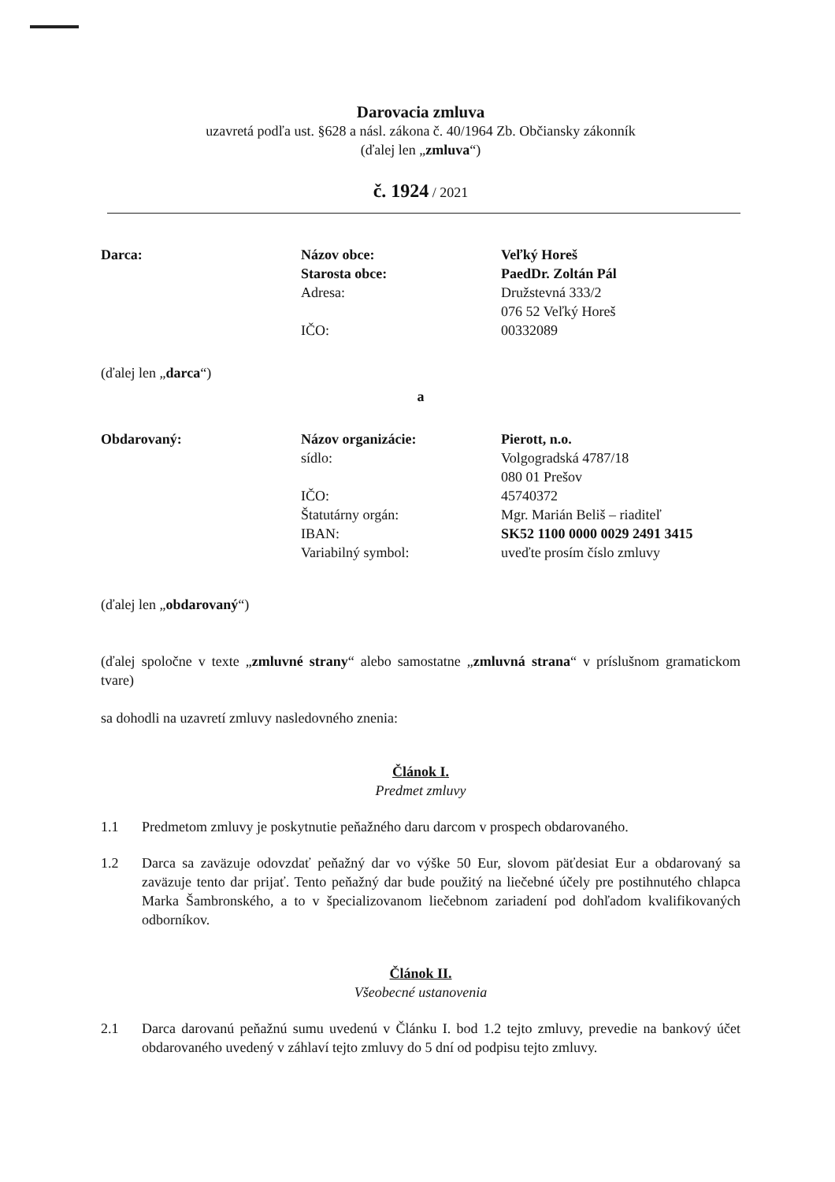Darovacia zmluva
uzavretá podľa ust. §628 a násl. zákona č. 40/1964 Zb. Občiansky zákonník
(ďalej len „zmluva“)
č. 1924 / 2021
Darca:
Názov obce:
Starosta obce:
Adresa:
IČO:
Veľký Horeš
PaedDr. Zoltán Pál
Družstevná 333/2
076 52 Veľký Horeš
00332089
(ďalej len „darca“)
a
Obdarovaný:
Názov organizácie:
sídlo:
IČO:
Štatutárny orgán:
IBAN:
Variabilný symbol:
Pierott, n.o.
Volgogradská 4787/18
080 01 Prešov
45740372
Mgr. Marián Beliš – riaditeľ
SK52 1100 0000 0029 2491 3415
uveďte prosím číslo zmluvy
(ďalej len „obdarovaný“)
(ďalej spoločne v texte „zmluvné strany“ alebo samostatne „zmluvná strana“ v príslušnom gramatickom tvare)
sa dohodli na uzavretí zmluvy nasledovného znenia:
Článok I.
Predmet zmluvy
1.1 Predmetom zmluvy je poskytnutie peňažného daru darcom v prospech obdarovaného.
1.2 Darca sa zaväzuje odovzdať peňažný dar vo výške 50 Eur, slovom päťdesiat Eur a obdarovaný sa zaväzuje tento dar prijať. Tento peňažný dar bude použitý na liečebné účely pre postihnutého chlapca Marka Šambronského, a to v špecializovanom liečebnom zariadení pod dohľadom kvalifikovaných odborníkov.
Článok II.
Všeobecné ustanovenia
2.1 Darca darovanú peňažnú sumu uvedenú v Článku I. bod 1.2 tejto zmluvy, prevedie na bankový účet obdarovaného uvedený v záhlaví tejto zmluvy do 5 dní od podpisu tejto zmluvy.